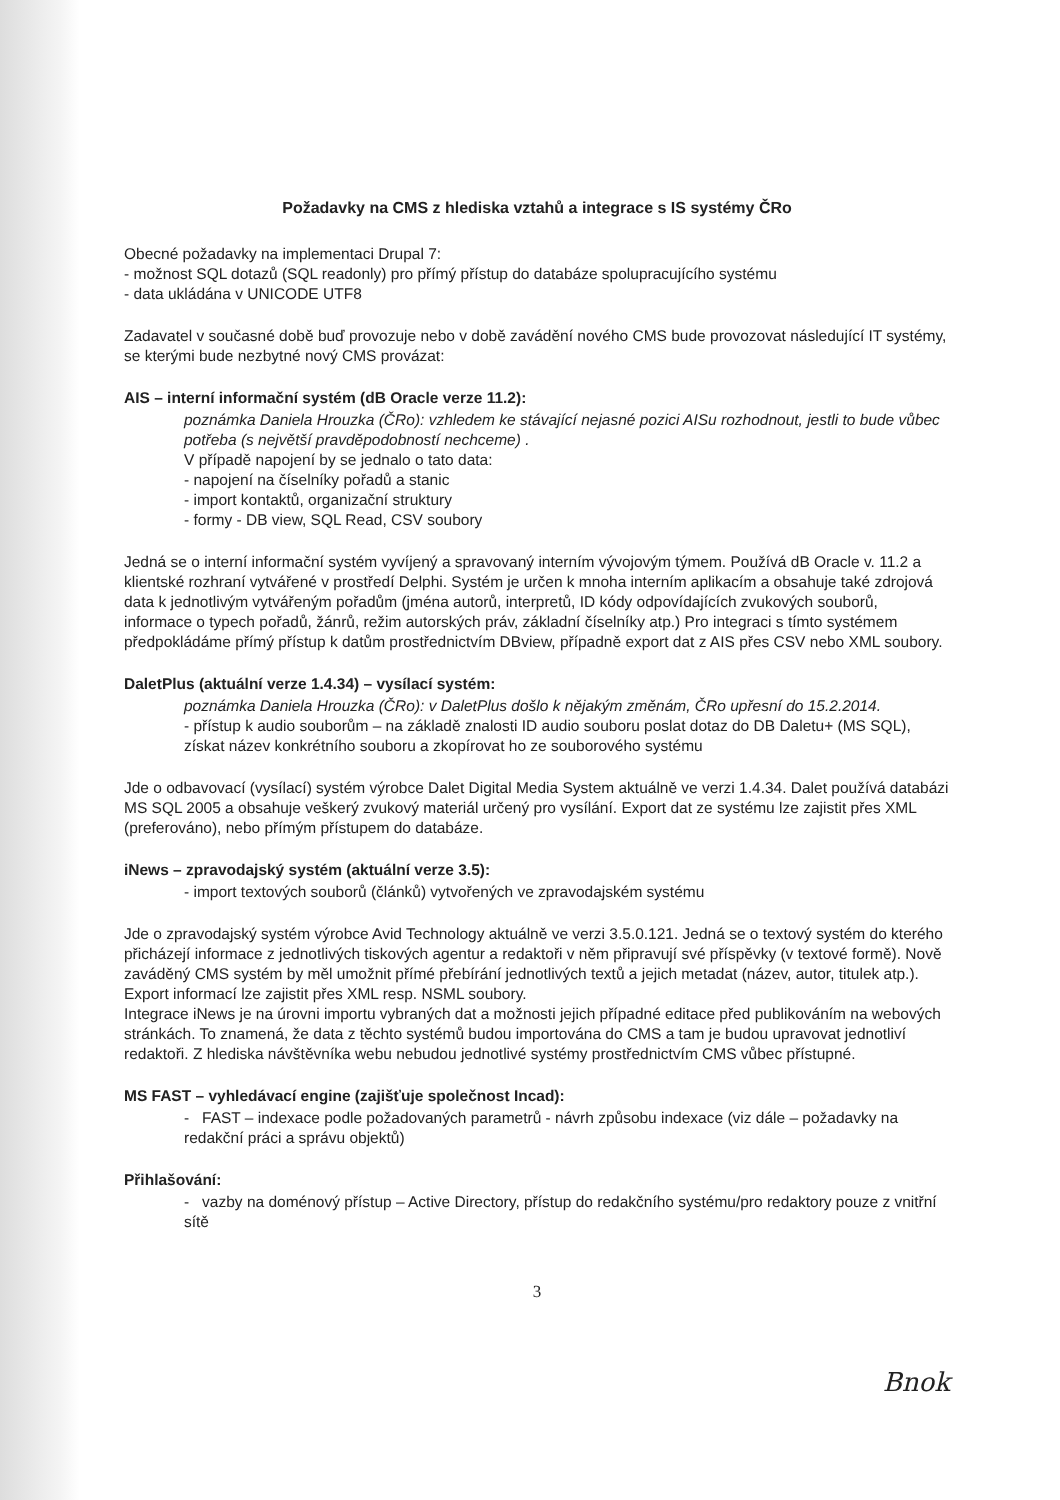Požadavky na CMS z hlediska vztahů a integrace s IS systémy ČRo
Obecné požadavky na implementaci Drupal 7:
- možnost SQL dotazů (SQL readonly) pro přímý přístup do databáze spolupracujícího systému
- data ukládána v UNICODE UTF8
Zadavatel v současné době buď provozuje nebo v době zavádění nového CMS bude provozovat následující IT systémy, se kterými bude nezbytné nový CMS provázat:
AIS – interní informační systém (dB Oracle verze 11.2):
poznámka Daniela Hrouzka (ČRo): vzhledem ke stávající nejasné pozici AISu rozhodnout, jestli to bude vůbec potřeba (s největší pravděpodobností nechceme) .
V případě napojení by se jednalo o tato data:
- napojení na číselníky pořadů a stanic
- import kontaktů, organizační struktury
- formy - DB view, SQL Read, CSV soubory
Jedná se o interní informační systém vyvíjený a spravovaný interním vývojovým týmem. Používá dB Oracle v. 11.2 a klientské rozhraní vytvářené v prostředí Delphi. Systém je určen k mnoha interním aplikacím a obsahuje také zdrojová data k jednotlivým vytvářeným pořadům (jména autorů, interpretů, ID kódy odpovídajících zvukových souborů, informace o typech pořadů, žánrů, režim autorských práv, základní číselníky atp.) Pro integraci s tímto systémem předpokládáme přímý přístup k datům prostřednictvím DBview, případně export dat z AIS přes CSV nebo XML soubory.
DaletPlus (aktuální verze 1.4.34) – vysílací systém:
poznámka Daniela Hrouzka (ČRo): v DaletPlus došlo k nějakým změnám, ČRo upřesní do 15.2.2014.
- přístup k audio souborům – na základě znalosti ID audio souboru poslat dotaz do DB Daletu+ (MS SQL), získat název konkrétního souboru a zkopírovat ho ze souborového systému
Jde o odbavovací (vysílací) systém výrobce Dalet Digital Media System aktuálně ve verzi 1.4.34. Dalet používá databázi MS SQL 2005 a obsahuje veškerý zvukový materiál určený pro vysílání. Export dat ze systému lze zajistit přes XML (preferováno), nebo přímým přístupem do databáze.
iNews – zpravodajský systém (aktuální verze 3.5):
- import textových souborů (článků) vytvořených ve zpravodajském systému
Jde o zpravodajský systém výrobce Avid Technology aktuálně ve verzi 3.5.0.121. Jedná se o textový systém do kterého přicházejí informace z jednotlivých tiskových agentur a redaktoři v něm připravují své příspěvky (v textové formě). Nově zaváděný CMS systém by měl umožnit přímé přebírání jednotlivých textů a jejich metadat (název, autor, titulek atp.). Export informací lze zajistit přes XML resp. NSML soubory.
Integrace iNews je na úrovni importu vybraných dat a možnosti jejich případné editace před publikováním na webových stránkách. To znamená, že data z těchto systémů budou importována do CMS a tam je budou upravovat jednotliví redaktoři. Z hlediska návštěvníka webu nebudou jednotlivé systémy prostřednictvím CMS vůbec přístupné.
MS FAST – vyhledávací engine (zajišťuje společnost Incad):
- FAST – indexace podle požadovaných parametrů - návrh způsobu indexace (viz dále – požadavky na redakční práci a správu objektů)
Přihlašování:
- vazby na doménový přístup – Active Directory, přístup do redakčního systému/pro redaktory pouze z vnitřní sítě
3
Bnok